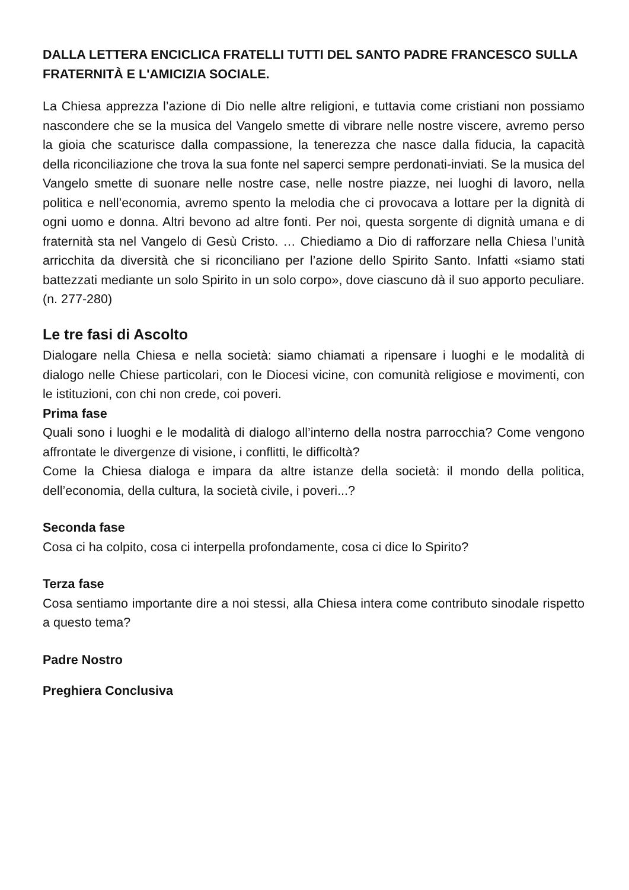DALLA LETTERA ENCICLICA FRATELLI TUTTI DEL SANTO PADRE FRANCESCO SULLA FRATERNITÀ E L'AMICIZIA SOCIALE.
La Chiesa apprezza l’azione di Dio nelle altre religioni, e tuttavia come cristiani non possiamo nascondere che se la musica del Vangelo smette di vibrare nelle nostre viscere, avremo perso la gioia che scaturisce dalla compassione, la tenerezza che nasce dalla fiducia, la capacità della riconciliazione che trova la sua fonte nel saperci sempre perdonati-inviati. Se la musica del Vangelo smette di suonare nelle nostre case, nelle nostre piazze, nei luoghi di lavoro, nella politica e nell’economia, avremo spento la melodia che ci provocava a lottare per la dignità di ogni uomo e donna. Altri bevono ad altre fonti. Per noi, questa sorgente di dignità umana e di fraternità sta nel Vangelo di Gesù Cristo. … Chiediamo a Dio di rafforzare nella Chiesa l’unità arricchita da diversità che si riconciliano per l’azione dello Spirito Santo. Infatti «siamo stati battezzati mediante un solo Spirito in un solo corpo», dove ciascuno dà il suo apporto peculiare. (n. 277-280)
Le tre fasi di Ascolto
Dialogare nella Chiesa e nella società: siamo chiamati a ripensare i luoghi e le modalità di dialogo nelle Chiese particolari, con le Diocesi vicine, con comunità religiose e movimenti, con le istituzioni, con chi non crede, coi poveri.
Prima fase
Quali sono i luoghi e le modalità di dialogo all’interno della nostra parrocchia? Come vengono affrontate le divergenze di visione, i conflitti, le difficoltà?
Come la Chiesa dialoga e impara da altre istanze della società: il mondo della politica, dell’economia, della cultura, la società civile, i poveri...?
Seconda fase
Cosa ci ha colpito, cosa ci interpella profondamente, cosa ci dice lo Spirito?
Terza fase
Cosa sentiamo importante dire a noi stessi, alla Chiesa intera come contributo sinodale rispetto a questo tema?
Padre Nostro
Preghiera Conclusiva